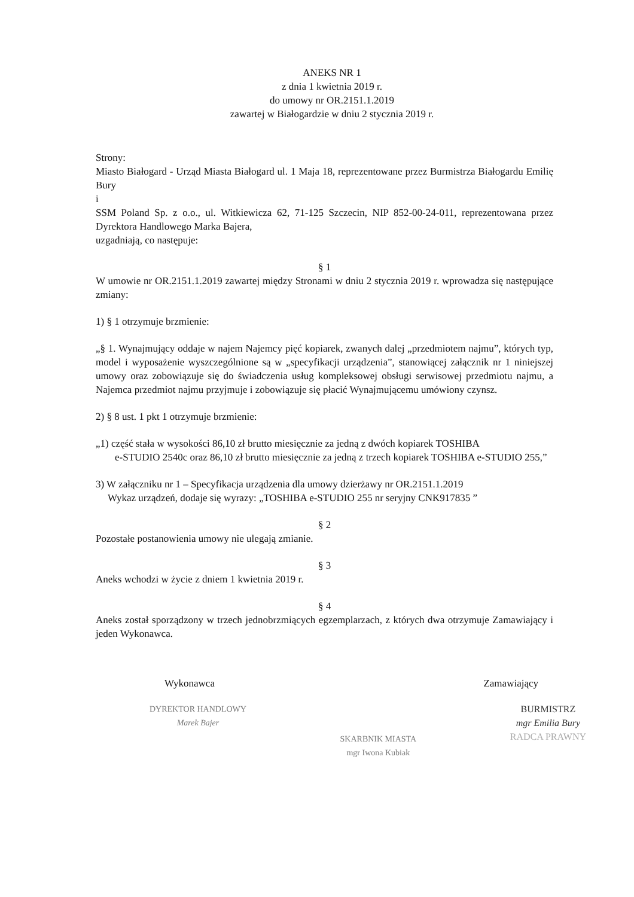ANEKS NR 1
z dnia 1 kwietnia 2019 r.
do umowy nr OR.2151.1.2019
zawartej w Białogardzie w dniu 2 stycznia 2019 r.
Strony:
Miasto Białogard - Urząd Miasta Białogard ul. 1 Maja 18, reprezentowane przez Burmistrza Białogardu Emilię Bury
i
SSM Poland Sp. z o.o., ul. Witkiewicza 62, 71-125 Szczecin, NIP 852-00-24-011, reprezentowana przez Dyrektora Handlowego Marka Bajera,
uzgadniają, co następuje:
§ 1
W umowie nr OR.2151.1.2019 zawartej między Stronami w dniu 2 stycznia 2019 r. wprowadza się następujące zmiany:
1) § 1 otrzymuje brzmienie:
„§ 1. Wynajmujący oddaje w najem Najemcy pięć kopiarek, zwanych dalej „przedmiotem najmu”, których typ, model i wyposażenie wyszczególnione są w „specyfikacji urządzenia”, stanowiącej załącznik nr 1 niniejszej umowy oraz zobowiązuje się do świadczenia usług kompleksowej obsługi serwisowej przedmiotu najmu, a Najemca przedmiot najmu przyjmuje i zobowiązuje się płacić Wynajmującemu umówiony czynsz.
2) § 8 ust. 1 pkt 1 otrzymuje brzmienie:
„1) część stała w wysokości 86,10 zł brutto miesięcznie za jedną z dwóch kopiarek TOSHIBA
e-STUDIO 2540c oraz 86,10 zł brutto miesięcznie za jedną z trzech kopiarek TOSHIBA e-STUDIO 255,”
3) W załączniku nr 1 – Specyfikacja urządzenia dla umowy dzierżawy nr OR.2151.1.2019
Wykaz urządzeń, dodaje się wyrazy: „TOSHIBA e-STUDIO 255 nr seryjny CNK917835 ”
§ 2
Pozostałe postanowienia umowy nie ulegają zmianie.
§ 3
Aneks wchodzi w życie z dniem 1 kwietnia 2019 r.
§ 4
Aneks został sporządzony w trzech jednobrzmiących egzemplarzach, z których dwa otrzymuje Zamawiający i jeden Wykonawca.
Wykonawca Zamawiający
DYREKTOR HANDLOWY
Marek Bajer
SKARBNIK MIASTA
mgr Iwona Kubiak
BURMISTRZ
mgr Emilia Bury
RADCA PRAWNY